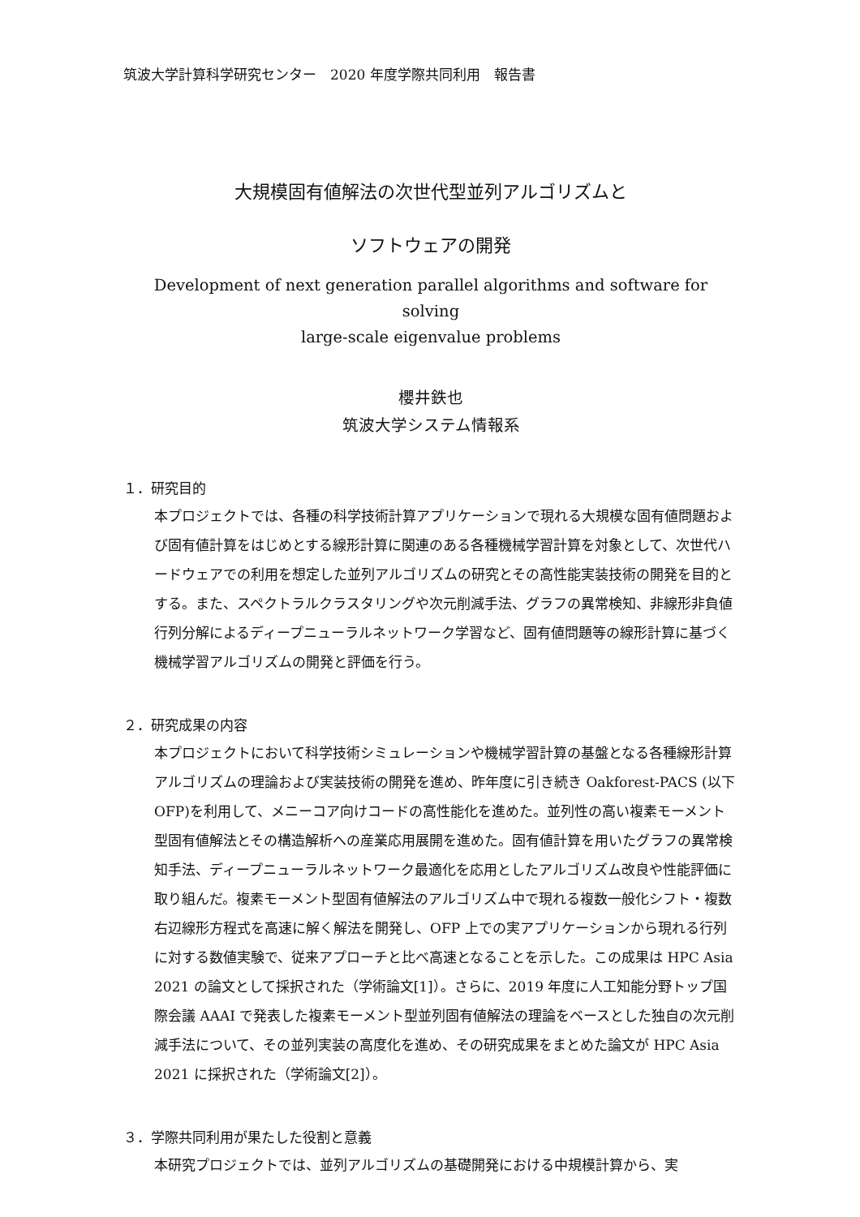筑波大学計算科学研究センター　2020 年度学際共同利用　報告書
大規模固有値解法の次世代型並列アルゴリズムと
ソフトウェアの開発
Development of next generation parallel algorithms and software for solving
large-scale eigenvalue problems
櫻井鉄也
筑波大学システム情報系
１．研究目的
本プロジェクトでは、各種の科学技術計算アプリケーションで現れる大規模な固有値問題および固有値計算をはじめとする線形計算に関連のある各種機械学習計算を対象として、次世代ハードウェアでの利用を想定した並列アルゴリズムの研究とその高性能実装技術の開発を目的とする。また、スペクトラルクラスタリングや次元削減手法、グラフの異常検知、非線形非負値行列分解によるディープニューラルネットワーク学習など、固有値問題等の線形計算に基づく機械学習アルゴリズムの開発と評価を行う。
２．研究成果の内容
本プロジェクトにおいて科学技術シミュレーションや機械学習計算の基盤となる各種線形計算アルゴリズムの理論および実装技術の開発を進め、昨年度に引き続き Oakforest-PACS (以下 OFP)を利用して、メニーコア向けコードの高性能化を進めた。並列性の高い複素モーメント型固有値解法とその構造解析への産業応用展開を進めた。固有値計算を用いたグラフの異常検知手法、ディープニューラルネットワーク最適化を応用としたアルゴリズム改良や性能評価に取り組んだ。複素モーメント型固有値解法のアルゴリズム中で現れる複数一般化シフト・複数右辺線形方程式を高速に解く解法を開発し、OFP 上での実アプリケーションから現れる行列に対する数値実験で、従来アプローチと比べ高速となることを示した。この成果は HPC Asia 2021 の論文として採択された（学術論文[1]）。さらに、2019 年度に人工知能分野トップ国際会議 AAAI で発表した複素モーメント型並列固有値解法の理論をベースとした独自の次元削減手法について、その並列実装の高度化を進め、その研究成果をまとめた論文が HPC Asia 2021 に採択された（学術論文[2]）。
３．学際共同利用が果たした役割と意義
本研究プロジェクトでは、並列アルゴリズムの基礎開発における中規模計算から、実